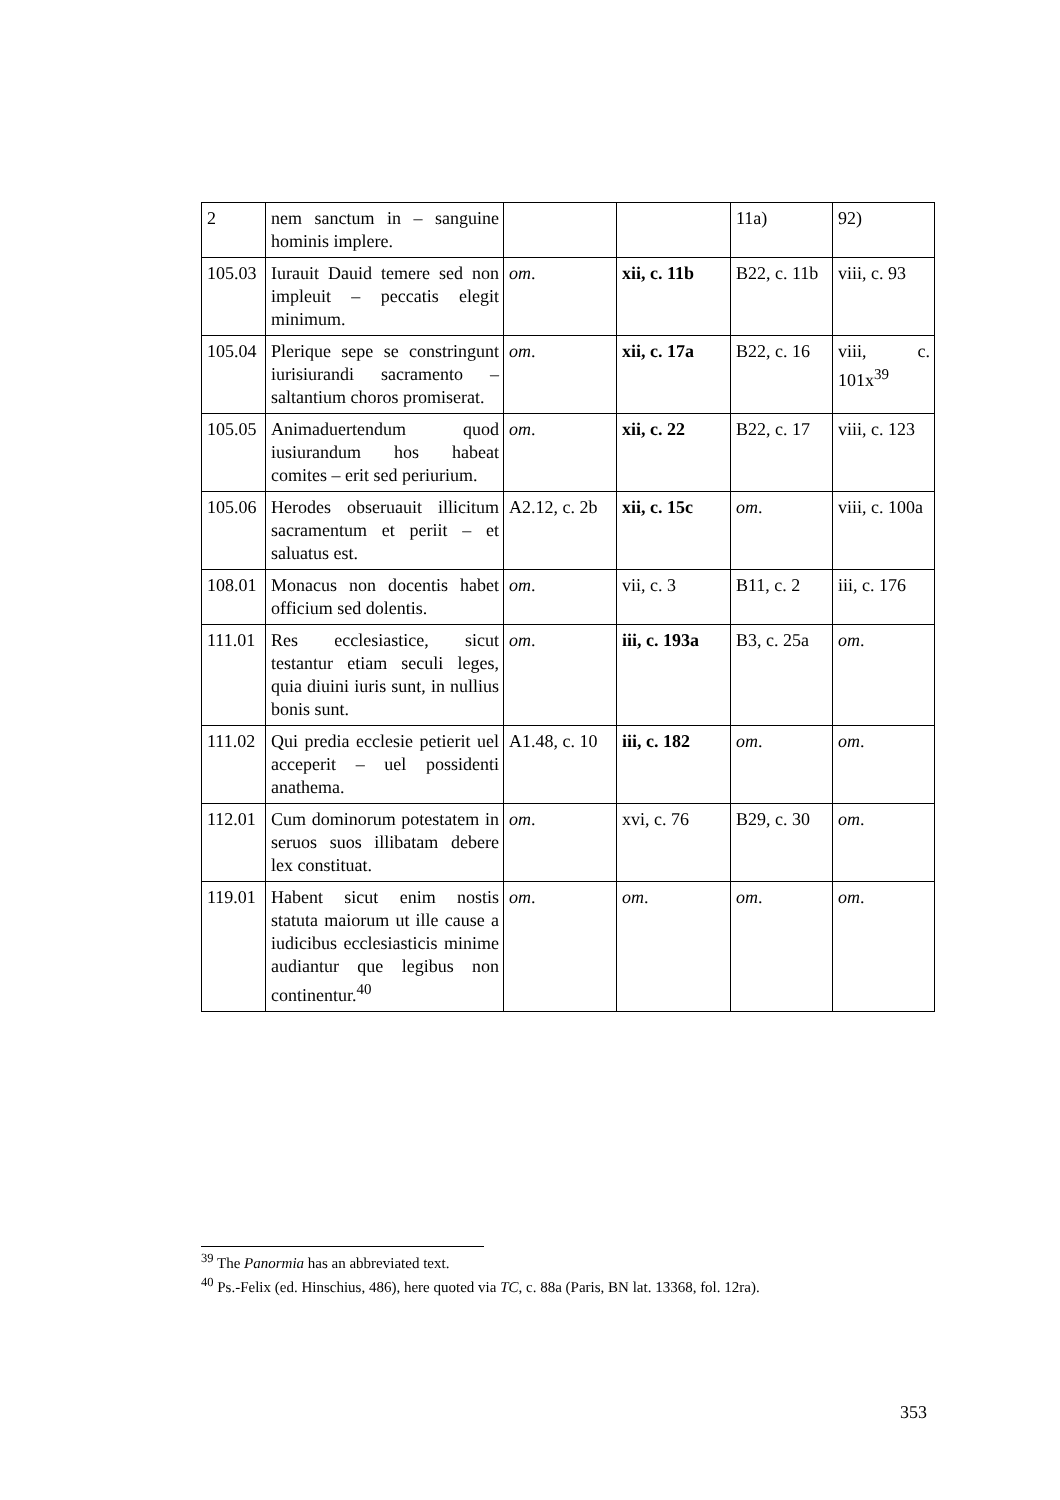| 2 | nem sanctum in – sanguine hominis implere. | | | 11a) | 92) |
| 105.03 | Iurauit Dauid temere sed non impleuit – peccatis elegit minimum. | om . | xii, c. 11b | B22, c. 11b | viii, c. 93 |
| 105.04 | Plerique sepe se constringunt iurisiurandi sacramento – saltantium choros promiserat. | om . | xii, c. 17a | B22, c. 16 | viii, c. 101x<sup>39</sup> |
| 105.05 | Animaduertendum quod iusiurandum hos habeat comites – erit sed periurium. | om . | xii, c. 22 | B22, c. 17 | viii, c. 123 |
| 105.06 | Herodes obseruauit illicitum sacramentum et periit – et saluatus est. | A2.12, c. 2b | xii, c. 15c | om . | viii, c. 100a |
| 108.01 | Monacus non docentis habet officium sed dolentis. | om . | vii, c. 3 | B11, c. 2 | iii, c. 176 |
| 111.01 | Res ecclesiastice, sicut testantur etiam seculi leges, quia diuini iuris sunt, in nullius bonis sunt. | om . | iii, c. 193a | B3, c. 25a | om . |
| 111.02 | Qui predia ecclesie petierit uel acceperit – uel possidenti anathema. | A1.48, c. 10 | iii, c. 182 | om . | om . |
| 112.01 | Cum dominorum potestatem in seruos suos illibatam debere lex constituat. | om . | xvi, c. 76 | B29, c. 30 | om . |
| 119.01 | Habent sicut enim nostis statuta maiorum ut ille cause a iudicibus ecclesiasticis minime audiantur que legibus non continentur.<sup>40</sup> | om . | om . | om . | om . |
<sup>39</sup> The Panormia has an abbreviated text.
<sup>40</sup> Ps.-Felix (ed. Hinschius, 486), here quoted via TC, c. 88a (Paris, BN lat. 13368, fol. 12ra).
353